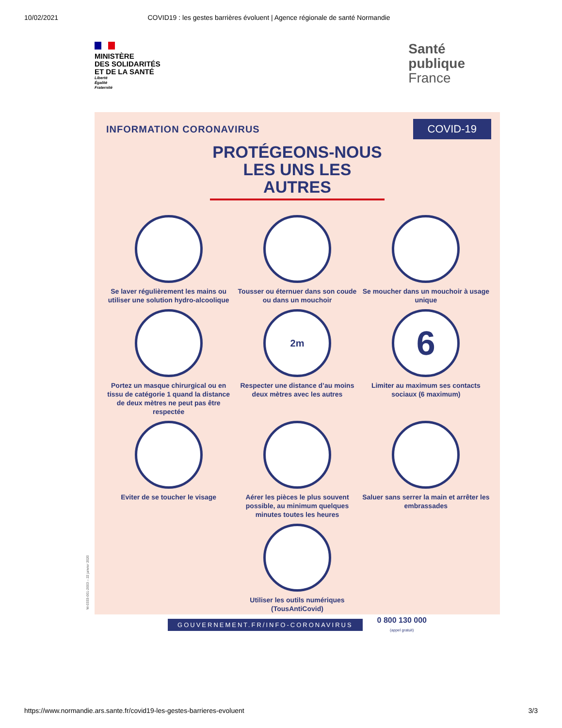10/02/2021 COVID19 : les gestes barrières évoluent | Agence régionale de santé Normandie
MINISTÈRE
DES SOLIDARITÉS
ET DE LA SANTÉ
Liberté
Égalité
Fraternité
Santé
publique
France
INFORMATION CORONAVIRUS COVID-19
PROTÉGEONS-NOUS
LES UNS LES AUTRES
Se laver régulièrement les mains ou utiliser une solution hydro-alcoolique
Tousser ou éternuer dans son coude ou dans un mouchoir
Se moucher dans un mouchoir à usage unique
Portez un masque chirurgical ou en tissu de catégorie 1 quand la distance de deux mètres ne peut pas être respectée
2m
Respecter une distance d’au moins deux mètres avec les autres
6
Limiter au maximum ses contacts sociaux (6 maximum)
Eviter de se toucher le visage
Aérer les pièces le plus souvent possible, au minimum quelques minutes toutes les heures
Saluer sans serrer la main et arrêter les embrassades
Utiliser les outils numériques (TousAntiCovid)
GOUVERNEMENT.FR/INFO-CORONAVIRUS 0 800 130 000
(appel gratuit)
W-0333-001-2003 – 22 janvier 2020
https://www.normandie.ars.sante.fr/covid19-les-gestes-barrieres-evoluent 3/3